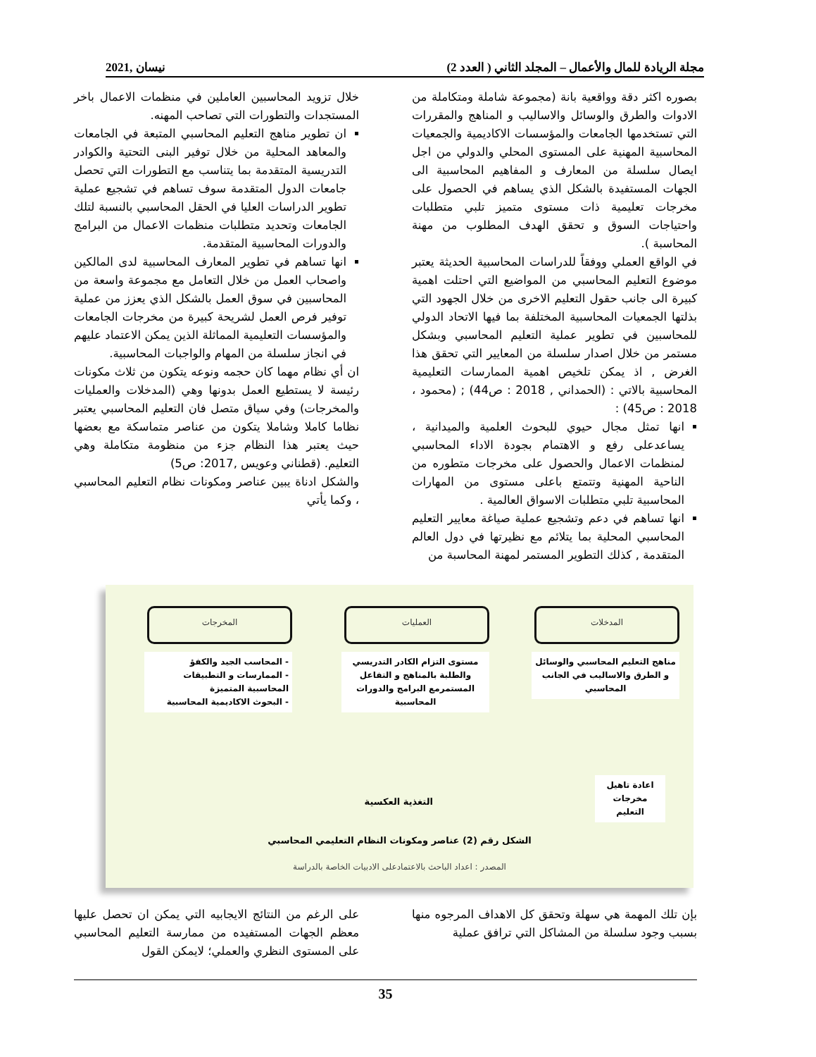مجلة الريادة للمال والأعمال – المجلد الثاني ( العدد 2) نيسان ,2021
بصوره اكثر دقة وواقعية بانة (مجموعة شاملة ومتكاملة من الادوات والطرق والوسائل والاساليب و المناهج والمقررات التي تستخدمها الجامعات والمؤسسات الاكاديمية والجمعيات المحاسبية المهنية على المستوى المحلي والدولي من اجل ايصال سلسلة من المعارف و المفاهيم المحاسبية الى الجهات المستفيدة بالشكل الذي يساهم في الحصول على مخرجات تعليمية ذات مستوى متميز تلبي متطلبات واحتياجات السوق و تحقق الهدف المطلوب من مهنة المحاسبة ).
في الواقع العملي ووفقاً للدراسات المحاسبية الحديثة يعتبر موضوع التعليم المحاسبي من المواضيع التي احتلت اهمية كبيرة الى جانب حقول التعليم الاخرى من خلال الجهود التي بذلتها الجمعيات المحاسبية المختلفة بما فيها الاتحاد الدولي للمحاسبين في تطوير عملية التعليم المحاسبي وبشكل مستمر من خلال اصدار سلسلة من المعايير التي تحقق هذا الغرض , اذ يمكن تلخيص اهمية الممارسات التعليمية المحاسبية بالاتي : (الحمداني , 2018 : ص44) ; (محمود ، 2018 : ص45) :
انها تمثل مجال حيوي للبحوث العلمية والميدانية ، يساعدعلى رفع و الاهتمام بجودة الاداء المحاسبي لمنظمات الاعمال والحصول على مخرجات متطوره من الناحية المهنية وتتمتع باعلى مستوى من المهارات المحاسبية تلبي متطلبات الاسواق العالمية .
انها تساهم في دعم وتشجيع عملية صياغة معايير التعليم المحاسبي المحلية بما يتلائم مع نظيرتها في دول العالم المتقدمة , كذلك التطوير المستمر لمهنة المحاسبة من
خلال تزويد المحاسبين العاملين في منظمات الاعمال باخر المستجدات والتطورات التي تصاحب المهنه.
ان تطوير مناهج التعليم المحاسبي المتبعة في الجامعات والمعاهد المحلية من خلال توفير البنى التحتية والكوادر التدريسية المتقدمة بما يتناسب مع التطورات التي تحصل جامعات الدول المتقدمة سوف تساهم في تشجيع عملية تطوير الدراسات العليا في الحقل المحاسبي بالنسبة لتلك الجامعات وتحديد متطلبات منظمات الاعمال من البرامج والدورات المحاسبية المتقدمة.
انها تساهم في تطوير المعارف المحاسبية لدى المالكين واصحاب العمل من خلال التعامل مع مجموعة واسعة من المحاسبين في سوق العمل بالشكل الذي يعزز من عملية توفير فرص العمل لشريحة كبيرة من مخرجات الجامعات والمؤسسات التعليمية المماثلة الذين يمكن الاعتماد عليهم في انجاز سلسلة من المهام والواجبات المحاسبية.
ان أي نظام مهما كان حجمه ونوعه يتكون من ثلاث مكونات رئيسة لا يستطيع العمل بدونها وهي (المدخلات والعمليات والمخرجات) وفي سياق متصل فان التعليم المحاسبي يعتبر نظاما كاملا وشاملا يتكون من عناصر متماسكة مع بعضها حيث يعتبر هذا النظام جزء من منظومة متكاملة وهي التعليم. (قطناني وعويس ,2017: ص5)
والشكل ادناة يبين عناصر ومكونات نظام التعليم المحاسبي ، وكما يأتي
المدخلات العمليات المخرجات
مناهج التعليم المحاسبي والوسائل و الطرق والاساليب في الجانب المحاسبي
مستوى التزام الكادر التدريسي والطلبة بالمناهج و التفاعل المستمرمع البرامج والدورات المحاسبية
- المحاسب الجيد والكفؤ
- الممارسات و التطبيقات المحاسبية المتميزة
- البحوث الاكاديمية المحاسبية
اعادة تاهيل مخرجات التعليم
التغذية العكسية
الشكل رقم (2) عناصر ومكونات النظام التعليمي المحاسبي
المصدر : اعداد الباحث بالاعتمادعلى الادبيات الخاصة بالدراسة
بإن تلك المهمة هي سهلة وتحقق كل الاهداف المرجوه منها بسبب وجود سلسلة من المشاكل التي ترافق عملية
على الرغم من النتائج الايجابيه التي يمكن ان تحصل عليها معظم الجهات المستفيده من ممارسة التعليم المحاسبي على المستوى النظري والعملي؛ لايمكن القول
35